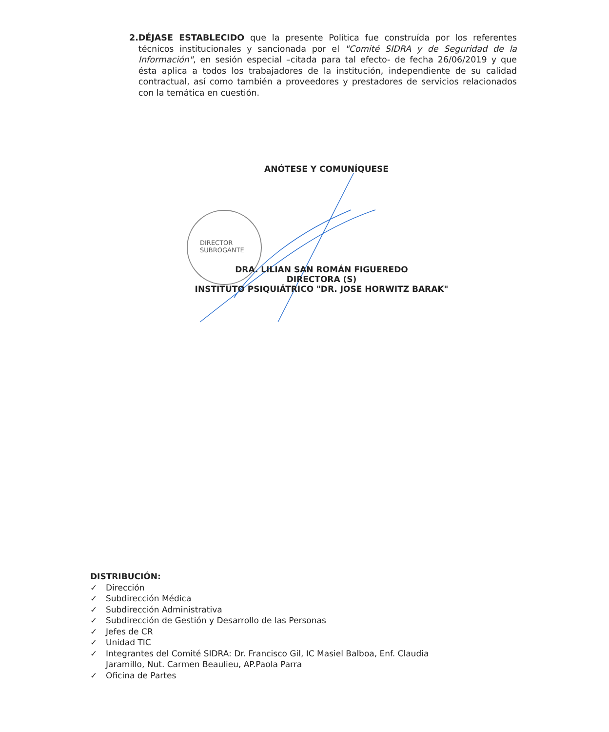2. DÉJASE ESTABLECIDO que la presente Política fue construída por los referentes técnicos institucionales y sancionada por el "Comité SIDRA y de Seguridad de la Información", en sesión especial –citada para tal efecto- de fecha 26/06/2019 y que ésta aplica a todos los trabajadores de la institución, independiente de su calidad contractual, así como también a proveedores y prestadores de servicios relacionados con la temática en cuestión.
ANÓTESE Y COMUNÍQUESE
DIRECTOR
SUBROGANTE
DRA. LILIAN SAN ROMÁN FIGUEREDO
DIRECTORA (S)
INSTITUTO PSIQUIÁTRICO "DR. JOSE HORWITZ BARAK"
DISTRIBUCIÓN:
✓ Dirección
✓ Subdirección Médica
✓ Subdirección Administrativa
✓ Subdirección de Gestión y Desarrollo de las Personas
✓ Jefes de CR
✓ Unidad TIC
✓ Integrantes del Comité SIDRA: Dr. Francisco Gil, IC Masiel Balboa, Enf. Claudia
Jaramillo, Nut. Carmen Beaulieu, AP.Paola Parra
✓ Oficina de Partes